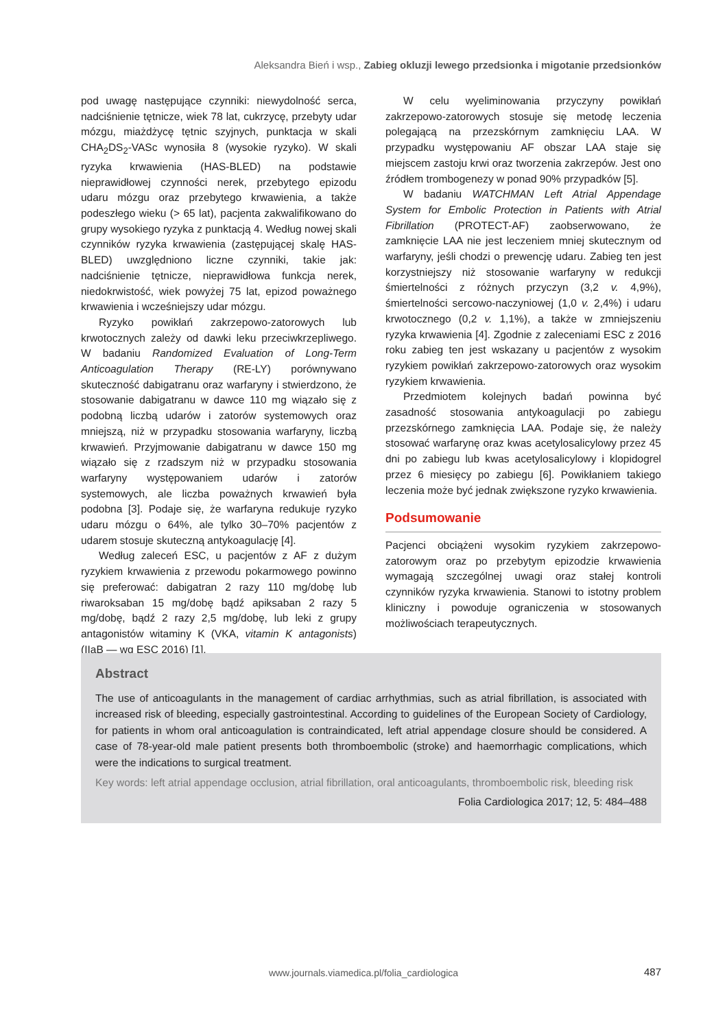Aleksandra Bień i wsp., Zabieg okluzji lewego przedsionka i migotanie przedsionków
pod uwagę następujące czynniki: niewydolność serca, nadciśnienie tętnicze, wiek 78 lat, cukrzycę, przebyty udar mózgu, miażdżycę tętnic szyjnych, punktacja w skali CHA<sub>2</sub>DS<sub>2</sub>-VASc wynosiła 8 (wysokie ryzyko). W skali ryzyka krwawienia (HAS-BLED) na podstawie nieprawidłowej czynności nerek, przebytego epizodu udaru mózgu oraz przebytego krwawienia, a także podeszłego wieku (> 65 lat), pacjenta zakwalifikowano do grupy wysokiego ryzyka z punktacją 4. Według nowej skali czynników ryzyka krwawienia (zastępującej skalę HAS-BLED) uwzględniono liczne czynniki, takie jak: nadciśnienie tętnicze, nieprawidłowa funkcja nerek, niedokrwistość, wiek powyżej 75 lat, epizod poważnego krwawienia i wcześniejszy udar mózgu.
Ryzyko powikłań zakrzepowo-zatorowych lub krwotocznych zależy od dawki leku przeciwkrzepliwego. W badaniu Randomized Evaluation of Long-Term Anticoagulation Therapy (RE-LY) porównywano skuteczność dabigatranu oraz warfaryny i stwierdzono, że stosowanie dabigatranu w dawce 110 mg wiązało się z podobną liczbą udarów i zatorów systemowych oraz mniejszą, niż w przypadku stosowania warfaryny, liczbą krwawień. Przyjmowanie dabigatranu w dawce 150 mg wiązało się z rzadszym niż w przypadku stosowania warfaryny występowaniem udarów i zatorów systemowych, ale liczba poważnych krwawień była podobna [3]. Podaje się, że warfaryna redukuje ryzyko udaru mózgu o 64%, ale tylko 30–70% pacjentów z udarem stosuje skuteczną antykoagulację [4].
Według zaleceń ESC, u pacjentów z AF z dużym ryzykiem krwawienia z przewodu pokarmowego powinno się preferować: dabigatran 2 razy 110 mg/dobę lub riwaroksaban 15 mg/dobę bądź apiksaban 2 razy 5 mg/dobę, bądź 2 razy 2,5 mg/dobę, lub leki z grupy antagonistów witaminy K (VKA, vitamin K antagonists) (IIaB — wg ESC 2016) [1].
W celu wyeliminowania przyczyny powikłań zakrzepowo-zatorowych stosuje się metodę leczenia polegającą na przezskórnym zamknięciu LAA. W przypadku występowaniu AF obszar LAA staje się miejscem zastoju krwi oraz tworzenia zakrzepów. Jest ono źródłem trombogenezy w ponad 90% przypadków [5].
W badaniu WATCHMAN Left Atrial Appendage System for Embolic Protection in Patients with Atrial Fibrillation (PROTECT-AF) zaobserwowano, że zamknięcie LAA nie jest leczeniem mniej skutecznym od warfaryny, jeśli chodzi o prewencję udaru. Zabieg ten jest korzystniejszy niż stosowanie warfaryny w redukcji śmiertelności z różnych przyczyn (3,2 v. 4,9%), śmiertelności sercowo-naczyniowej (1,0 v. 2,4%) i udaru krwotocznego (0,2 v. 1,1%), a także w zmniejszeniu ryzyka krwawienia [4]. Zgodnie z zaleceniami ESC z 2016 roku zabieg ten jest wskazany u pacjentów z wysokim ryzykiem powikłań zakrzepowo-zatorowych oraz wysokim ryzykiem krwawienia.
Przedmiotem kolejnych badań powinna być zasadność stosowania antykoagulacji po zabiegu przezskórnego zamknięcia LAA. Podaje się, że należy stosować warfarynę oraz kwas acetylosalicylowy przez 45 dni po zabiegu lub kwas acetylosalicylowy i klopidogrel przez 6 miesięcy po zabiegu [6]. Powikłaniem takiego leczenia może być jednak zwiększone ryzyko krwawienia.
Podsumowanie
Pacjenci obciążeni wysokim ryzykiem zakrzepowo-zatorowym oraz po przebytym epizodzie krwawienia wymagają szczególnej uwagi oraz stałej kontroli czynników ryzyka krwawienia. Stanowi to istotny problem kliniczny i powoduje ograniczenia w stosowanych możliwościach terapeutycznych.
Abstract
The use of anticoagulants in the management of cardiac arrhythmias, such as atrial fibrillation, is associated with increased risk of bleeding, especially gastrointestinal. According to guidelines of the European Society of Cardiology, for patients in whom oral anticoagulation is contraindicated, left atrial appendage closure should be considered. A case of 78-year-old male patient presents both thromboembolic (stroke) and haemorrhagic complications, which were the indications to surgical treatment.
Key words: left atrial appendage occlusion, atrial fibrillation, oral anticoagulants, thromboembolic risk, bleeding risk
Folia Cardiologica 2017; 12, 5: 484–488
www.journals.viamedica.pl/folia_cardiologica 487